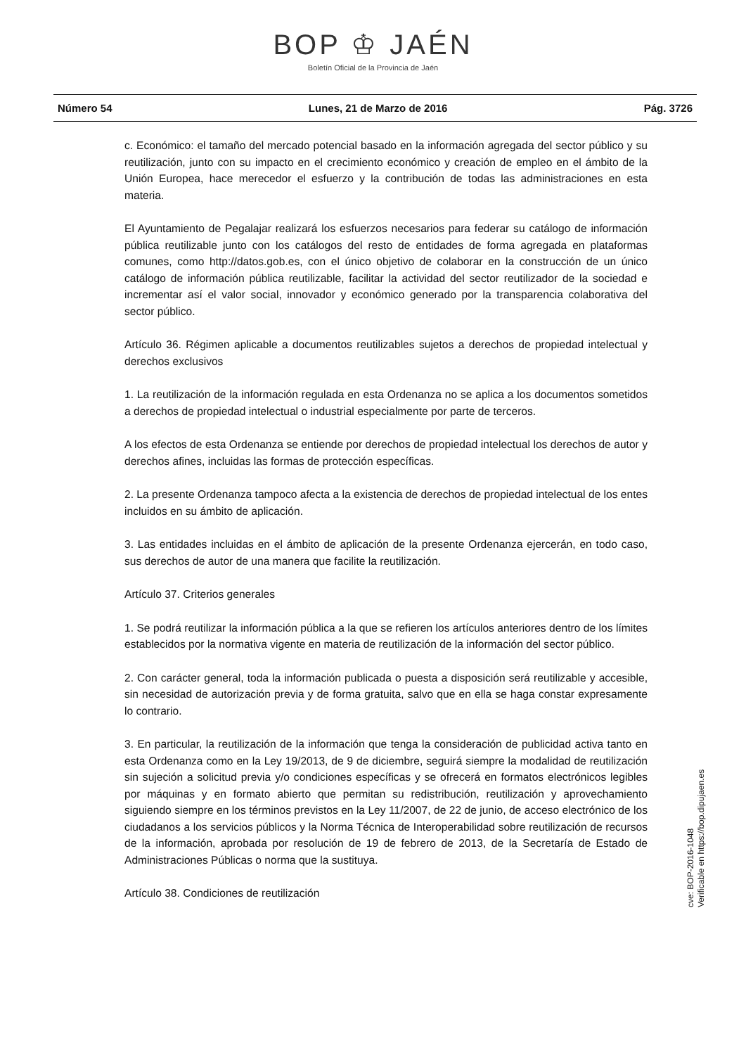BOP ♔ JAÉN
Boletín Oficial de la Provincia de Jaén
Número 54 Lunes, 21 de Marzo de 2016 Pág. 3726
c. Económico: el tamaño del mercado potencial basado en la información agregada del sector público y su reutilización, junto con su impacto en el crecimiento económico y creación de empleo en el ámbito de la Unión Europea, hace merecedor el esfuerzo y la contribución de todas las administraciones en esta materia.
El Ayuntamiento de Pegalajar realizará los esfuerzos necesarios para federar su catálogo de información pública reutilizable junto con los catálogos del resto de entidades de forma agregada en plataformas comunes, como http://datos.gob.es, con el único objetivo de colaborar en la construcción de un único catálogo de información pública reutilizable, facilitar la actividad del sector reutilizador de la sociedad e incrementar así el valor social, innovador y económico generado por la transparencia colaborativa del sector público.
Artículo 36. Régimen aplicable a documentos reutilizables sujetos a derechos de propiedad intelectual y derechos exclusivos
1. La reutilización de la información regulada en esta Ordenanza no se aplica a los documentos sometidos a derechos de propiedad intelectual o industrial especialmente por parte de terceros.
A los efectos de esta Ordenanza se entiende por derechos de propiedad intelectual los derechos de autor y derechos afines, incluidas las formas de protección específicas.
2. La presente Ordenanza tampoco afecta a la existencia de derechos de propiedad intelectual de los entes incluidos en su ámbito de aplicación.
3. Las entidades incluidas en el ámbito de aplicación de la presente Ordenanza ejercerán, en todo caso, sus derechos de autor de una manera que facilite la reutilización.
Artículo 37. Criterios generales
1. Se podrá reutilizar la información pública a la que se refieren los artículos anteriores dentro de los límites establecidos por la normativa vigente en materia de reutilización de la información del sector público.
2. Con carácter general, toda la información publicada o puesta a disposición será reutilizable y accesible, sin necesidad de autorización previa y de forma gratuita, salvo que en ella se haga constar expresamente lo contrario.
3. En particular, la reutilización de la información que tenga la consideración de publicidad activa tanto en esta Ordenanza como en la Ley 19/2013, de 9 de diciembre, seguirá siempre la modalidad de reutilización sin sujeción a solicitud previa y/o condiciones específicas y se ofrecerá en formatos electrónicos legibles por máquinas y en formato abierto que permitan su redistribución, reutilización y aprovechamiento siguiendo siempre en los términos previstos en la Ley 11/2007, de 22 de junio, de acceso electrónico de los ciudadanos a los servicios públicos y la Norma Técnica de Interoperabilidad sobre reutilización de recursos de la información, aprobada por resolución de 19 de febrero de 2013, de la Secretaría de Estado de Administraciones Públicas o norma que la sustituya.
Artículo 38. Condiciones de reutilización
cve: BOP-2016-1048
Verificable en https://bop.dipujaen.es